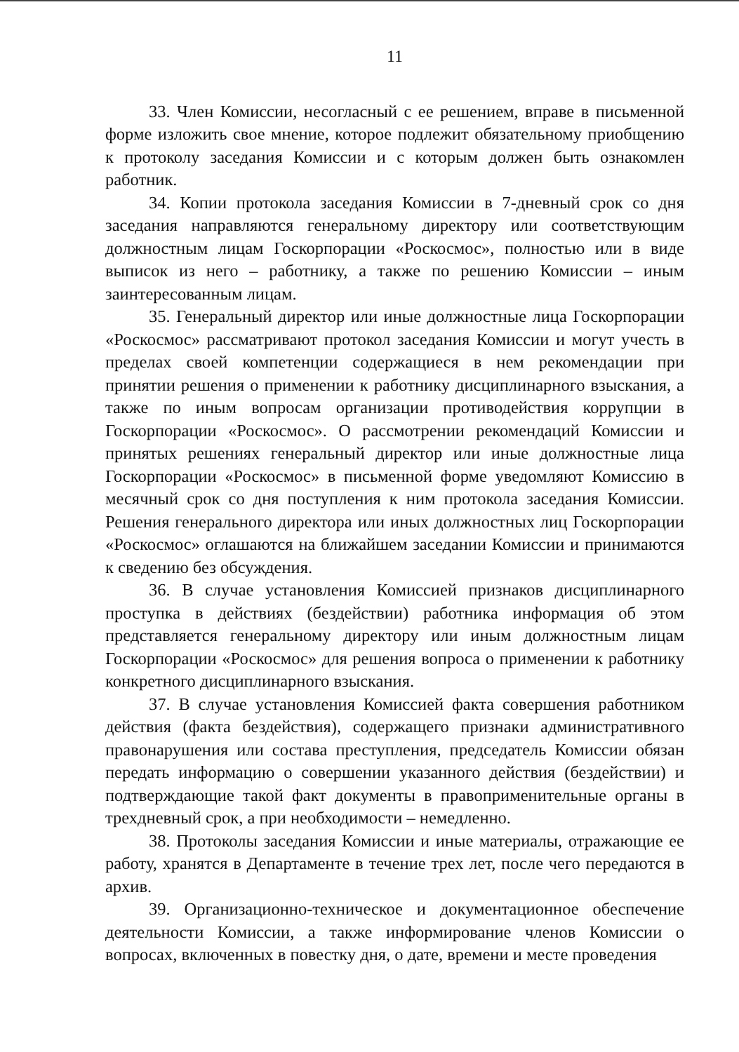11
33. Член Комиссии, несогласный с ее решением, вправе в письменной форме изложить свое мнение, которое подлежит обязательному приобщению к протоколу заседания Комиссии и с которым должен быть ознакомлен работник.
34. Копии протокола заседания Комиссии в 7-дневный срок со дня заседания направляются генеральному директору или соответствующим должностным лицам Госкорпорации «Роскосмос», полностью или в виде выписок из него – работнику, а также по решению Комиссии – иным заинтересованным лицам.
35. Генеральный директор или иные должностные лица Госкорпорации «Роскосмос» рассматривают протокол заседания Комиссии и могут учесть в пределах своей компетенции содержащиеся в нем рекомендации при принятии решения о применении к работнику дисциплинарного взыскания, а также по иным вопросам организации противодействия коррупции в Госкорпорации «Роскосмос». О рассмотрении рекомендаций Комиссии и принятых решениях генеральный директор или иные должностные лица Госкорпорации «Роскосмос» в письменной форме уведомляют Комиссию в месячный срок со дня поступления к ним протокола заседания Комиссии. Решения генерального директора или иных должностных лиц Госкорпорации «Роскосмос» оглашаются на ближайшем заседании Комиссии и принимаются к сведению без обсуждения.
36. В случае установления Комиссией признаков дисциплинарного проступка в действиях (бездействии) работника информация об этом представляется генеральному директору или иным должностным лицам Госкорпорации «Роскосмос» для решения вопроса о применении к работнику конкретного дисциплинарного взыскания.
37. В случае установления Комиссией факта совершения работником действия (факта бездействия), содержащего признаки административного правонарушения или состава преступления, председатель Комиссии обязан передать информацию о совершении указанного действия (бездействии) и подтверждающие такой факт документы в правоприменительные органы в трехдневный срок, а при необходимости – немедленно.
38. Протоколы заседания Комиссии и иные материалы, отражающие ее работу, хранятся в Департаменте в течение трех лет, после чего передаются в архив.
39. Организационно-техническое и документационное обеспечение деятельности Комиссии, а также информирование членов Комиссии о вопросах, включенных в повестку дня, о дате, времени и месте проведения